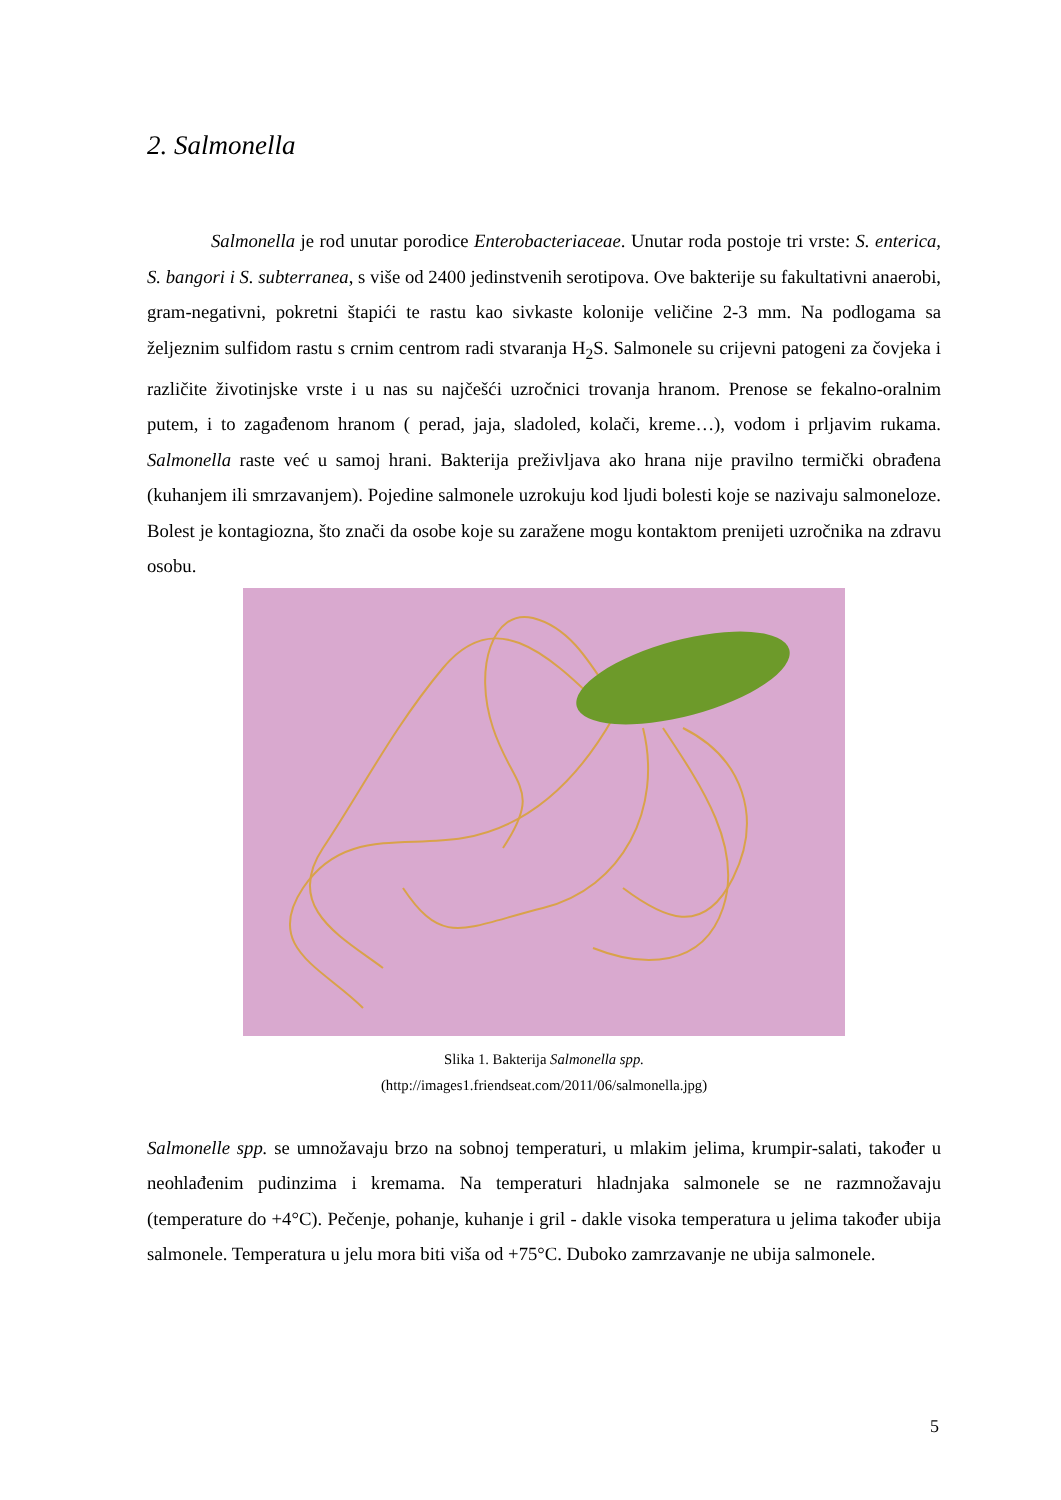2. Salmonella
Salmonella je rod unutar porodice Enterobacteriaceae. Unutar roda postoje tri vrste: S. enterica, S. bangori i S. subterranea, s više od 2400 jedinstvenih serotipova. Ove bakterije su fakultativni anaerobi, gram-negativni, pokretni štapići te rastu kao sivkaste kolonije veličine 2-3 mm. Na podlogama sa željeznim sulfidom rastu s crnim centrom radi stvaranja H<sub>2</sub>S. Salmonele su crijevni patogeni za čovjeka i različite životinjske vrste i u nas su najčešći uzročnici trovanja hranom. Prenose se fekalno-oralnim putem, i to zagađenom hranom ( perad, jaja, sladoled, kolači, kreme…), vodom i prljavim rukama. Salmonella raste već u samoj hrani. Bakterija preživljava ako hrana nije pravilno termički obrađena (kuhanjem ili smrzavanjem). Pojedine salmonele uzrokuju kod ljudi bolesti koje se nazivaju salmoneloze. Bolest je kontagiozna, što znači da osobe koje su zaražene mogu kontaktom prenijeti uzročnika na zdravu osobu.
Slika 1. Bakterija Salmonella spp.
(http://images1.friendseat.com/2011/06/salmonella.jpg)
Salmonelle spp. se umnožavaju brzo na sobnoj temperaturi, u mlakim jelima, krumpir-salati, također u neohlađenim pudinzima i kremama. Na temperaturi hladnjaka salmonele se ne razmnožavaju (temperature do +4°C). Pečenje, pohanje, kuhanje i gril - dakle visoka temperatura u jelima također ubija salmonele. Temperatura u jelu mora biti viša od +75°C. Duboko zamrzavanje ne ubija salmonele.
5